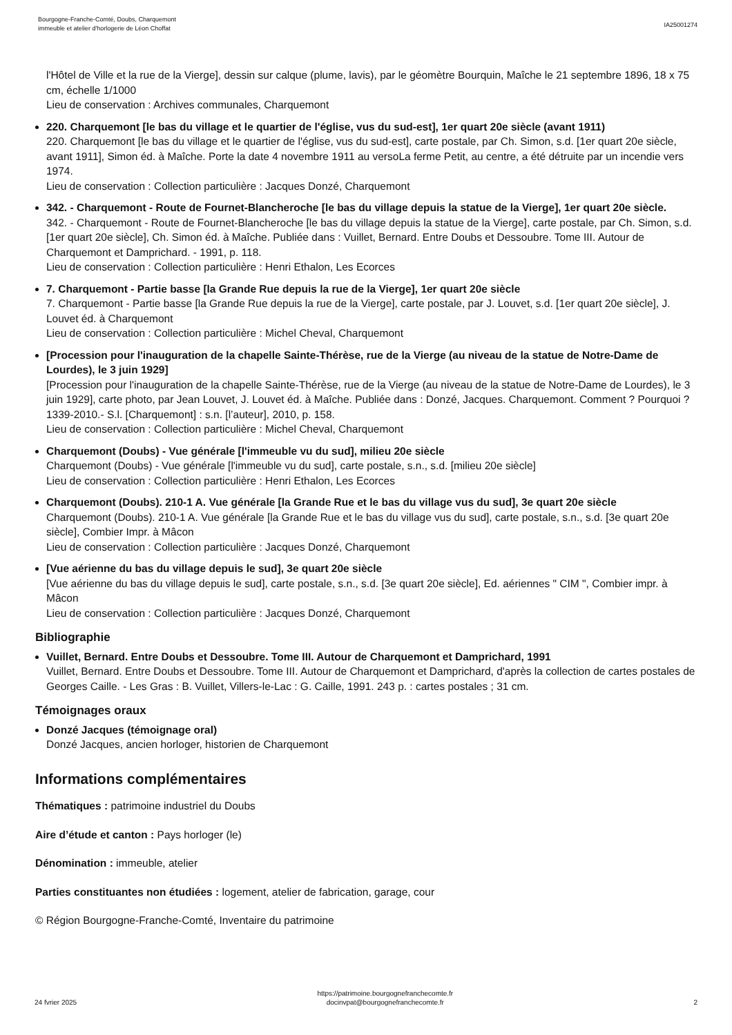Bourgogne-Franche-Comté, Doubs, Charquemont
immeuble et atelier d'horlogerie de Léon Choffat
IA25001274
l'Hôtel de Ville et la rue de la Vierge], dessin sur calque (plume, lavis), par le géomètre Bourquin, Maîche le 21 septembre 1896, 18 x 75 cm, échelle 1/1000
Lieu de conservation : Archives communales, Charquemont
220. Charquemont [le bas du village et le quartier de l'église, vus du sud-est], 1er quart 20e siècle (avant 1911)
220. Charquemont [le bas du village et le quartier de l'église, vus du sud-est], carte postale, par Ch. Simon, s.d. [1er quart 20e siècle, avant 1911], Simon éd. à Maîche. Porte la date 4 novembre 1911 au versoLa ferme Petit, au centre, a été détruite par un incendie vers 1974.
Lieu de conservation : Collection particulière : Jacques Donzé, Charquemont
342. - Charquemont - Route de Fournet-Blancheroche [le bas du village depuis la statue de la Vierge], 1er quart 20e siècle.
342. - Charquemont - Route de Fournet-Blancheroche [le bas du village depuis la statue de la Vierge], carte postale, par Ch. Simon, s.d. [1er quart 20e siècle], Ch. Simon éd. à Maîche. Publiée dans : Vuillet, Bernard. Entre Doubs et Dessoubre. Tome III. Autour de Charquemont et Damprichard. - 1991, p. 118.
Lieu de conservation : Collection particulière : Henri Ethalon, Les Ecorces
7. Charquemont - Partie basse [la Grande Rue depuis la rue de la Vierge], 1er quart 20e siècle
7. Charquemont - Partie basse [la Grande Rue depuis la rue de la Vierge], carte postale, par J. Louvet, s.d. [1er quart 20e siècle], J. Louvet éd. à Charquemont
Lieu de conservation : Collection particulière : Michel Cheval, Charquemont
[Procession pour l'inauguration de la chapelle Sainte-Thérèse, rue de la Vierge (au niveau de la statue de Notre-Dame de Lourdes), le 3 juin 1929]
[Procession pour l'inauguration de la chapelle Sainte-Thérèse, rue de la Vierge (au niveau de la statue de Notre-Dame de Lourdes), le 3 juin 1929], carte photo, par Jean Louvet, J. Louvet éd. à Maîche. Publiée dans : Donzé, Jacques. Charquemont. Comment ? Pourquoi ? 1339-2010.- S.l. [Charquemont] : s.n. [l’auteur], 2010, p. 158.
Lieu de conservation : Collection particulière : Michel Cheval, Charquemont
Charquemont (Doubs) - Vue générale [l'immeuble vu du sud], milieu 20e siècle
Charquemont (Doubs) - Vue générale [l'immeuble vu du sud], carte postale, s.n., s.d. [milieu 20e siècle]
Lieu de conservation : Collection particulière : Henri Ethalon, Les Ecorces
Charquemont (Doubs). 210-1 A. Vue générale [la Grande Rue et le bas du village vus du sud], 3e quart 20e siècle
Charquemont (Doubs). 210-1 A. Vue générale [la Grande Rue et le bas du village vus du sud], carte postale, s.n., s.d. [3e quart 20e siècle], Combier Impr. à Mâcon
Lieu de conservation : Collection particulière : Jacques Donzé, Charquemont
[Vue aérienne du bas du village depuis le sud], 3e quart 20e siècle
[Vue aérienne du bas du village depuis le sud], carte postale, s.n., s.d. [3e quart 20e siècle], Ed. aériennes " CIM ", Combier impr. à Mâcon
Lieu de conservation : Collection particulière : Jacques Donzé, Charquemont
Bibliographie
Vuillet, Bernard. Entre Doubs et Dessoubre. Tome III. Autour de Charquemont et Damprichard, 1991
Vuillet, Bernard. Entre Doubs et Dessoubre. Tome III. Autour de Charquemont et Damprichard, d'après la collection de cartes postales de Georges Caille. - Les Gras : B. Vuillet, Villers-le-Lac : G. Caille, 1991. 243 p. : cartes postales ; 31 cm.
Témoignages oraux
Donzé Jacques (témoignage oral)
Donzé Jacques, ancien horloger, historien de Charquemont
Informations complémentaires
Thématiques : patrimoine industriel du Doubs
Aire d’étude et canton : Pays horloger (le)
Dénomination : immeuble, atelier
Parties constituantes non étudiées : logement, atelier de fabrication, garage, cour
© Région Bourgogne-Franche-Comté, Inventaire du patrimoine
24 fvrier 2025
https://patrimoine.bourgognefranchecomte.fr
docinvpat@bourgognefranchecomte.fr
2